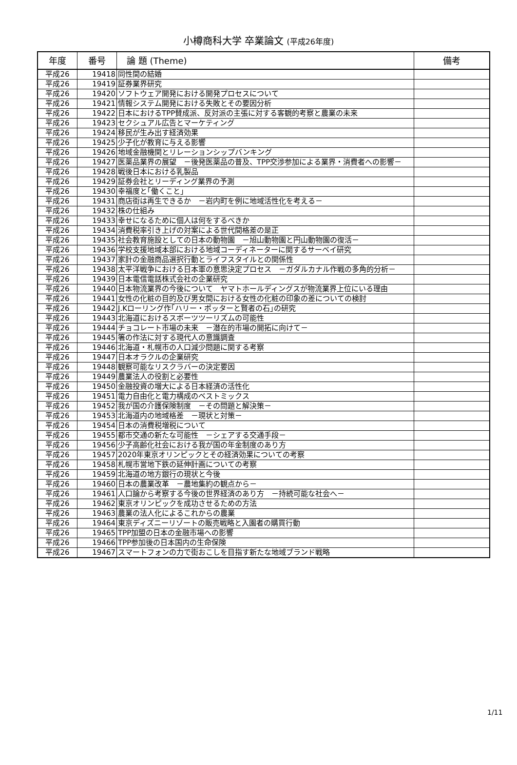小樽商科大学 卒業論文 (平成26年度)
| 年度 | 番号 | 論 題 (Theme) | 備考 |
| --- | --- | --- | --- |
| 平成26 | 19418 | 同性間の結婚 | |
| 平成26 | 19419 | 証券業界研究 | |
| 平成26 | 19420 | ソフトウェア開発における開発プロセスについて | |
| 平成26 | 19421 | 情報システム開発における失敗とその要因分析 | |
| 平成26 | 19422 | 日本におけるTPP賛成派、反対派の主張に対する客観的考察と農業の未来 | |
| 平成26 | 19423 | セクシュアル広告とマーケティング | |
| 平成26 | 19424 | 移民が生み出す経済効果 | |
| 平成26 | 19425 | 少子化が教育に与える影響 | |
| 平成26 | 19426 | 地域金融機関とリレーションシップバンキング | |
| 平成26 | 19427 | 医薬品業界の展望 －後発医薬品の普及、TPP交渉参加による業界・消費者への影響－ | |
| 平成26 | 19428 | 戦後日本における乳製品 | |
| 平成26 | 19429 | 証券会社とリーディング業界の予測 | |
| 平成26 | 19430 | 幸福度と｢働くこと｣ | |
| 平成26 | 19431 | 商店街は再生できるか －岩内町を例に地域活性化を考える－ | |
| 平成26 | 19432 | 株の仕組み | |
| 平成26 | 19433 | 幸せになるために個人は何をするべきか | |
| 平成26 | 19434 | 消費税率引き上げの対案による世代間格差の是正 | |
| 平成26 | 19435 | 社会教育施設としての日本の動物園 －旭山動物園と円山動物園の復活－ | |
| 平成26 | 19436 | 学校支援地域本部における地域コーディネーターに関するサーベイ研究 | |
| 平成26 | 19437 | 家計の金融商品選択行動とライフスタイルとの関係性 | |
| 平成26 | 19438 | 太平洋戦争における日本軍の意思決定プロセス －ガダルカナル作戦の多角的分析－ | |
| 平成26 | 19439 | 日本電信電話株式会社の企業研究 | |
| 平成26 | 19440 | 日本物流業界の今後について ヤマトホールディングスが物流業界上位にいる理由 | |
| 平成26 | 19441 | 女性の化粧の目的及び男女間における女性の化粧の印象の差についての検討 | |
| 平成26 | 19442 | J.Kローリング作｢ハリー・ポッターと賢者の石｣の研究 | |
| 平成26 | 19443 | 北海道におけるスポーツツーリズムの可能性 | |
| 平成26 | 19444 | チョコレート市場の未来 －潜在的市場の開拓に向けて－ | |
| 平成26 | 19445 | 箸の作法に対する現代人の意識調査 | |
| 平成26 | 19446 | 北海道・札幌市の人口減少問題に関する考察 | |
| 平成26 | 19447 | 日本オラクルの企業研究 | |
| 平成26 | 19448 | 観察可能なリスクラバーの決定要因 | |
| 平成26 | 19449 | 農業法人の役割と必要性 | |
| 平成26 | 19450 | 金融投資の増大による日本経済の活性化 | |
| 平成26 | 19451 | 電力自由化と電力構成のベストミックス | |
| 平成26 | 19452 | 我が国の介護保険制度 －その問題と解決策－ | |
| 平成26 | 19453 | 北海道内の地域格差 －現状と対策－ | |
| 平成26 | 19454 | 日本の消費税増税について | |
| 平成26 | 19455 | 都市交通の新たな可能性 －シェアする交通手段－ | |
| 平成26 | 19456 | 少子高齢化社会における我が国の年金制度のあり方 | |
| 平成26 | 19457 | 2020年東京オリンピックとその経済効果についての考察 | |
| 平成26 | 19458 | 札幌市営地下鉄の延伸計画についての考察 | |
| 平成26 | 19459 | 北海道の地方銀行の現状と今後 | |
| 平成26 | 19460 | 日本の農業改革 －農地集約の観点から－ | |
| 平成26 | 19461 | 人口論から考察する今後の世界経済のあり方 －持続可能な社会へ－ | |
| 平成26 | 19462 | 東京オリンピックを成功させるための方法 | |
| 平成26 | 19463 | 農業の法人化によるこれからの農業 | |
| 平成26 | 19464 | 東京ディズニーリゾートの販売戦略と入園者の購買行動 | |
| 平成26 | 19465 | TPP加盟の日本の金融市場への影響 | |
| 平成26 | 19466 | TPP参加後の日本国内の生命保険 | |
| 平成26 | 19467 | スマートフォンの力で街おこしを目指す新たな地域ブランド戦略 | |
1/11